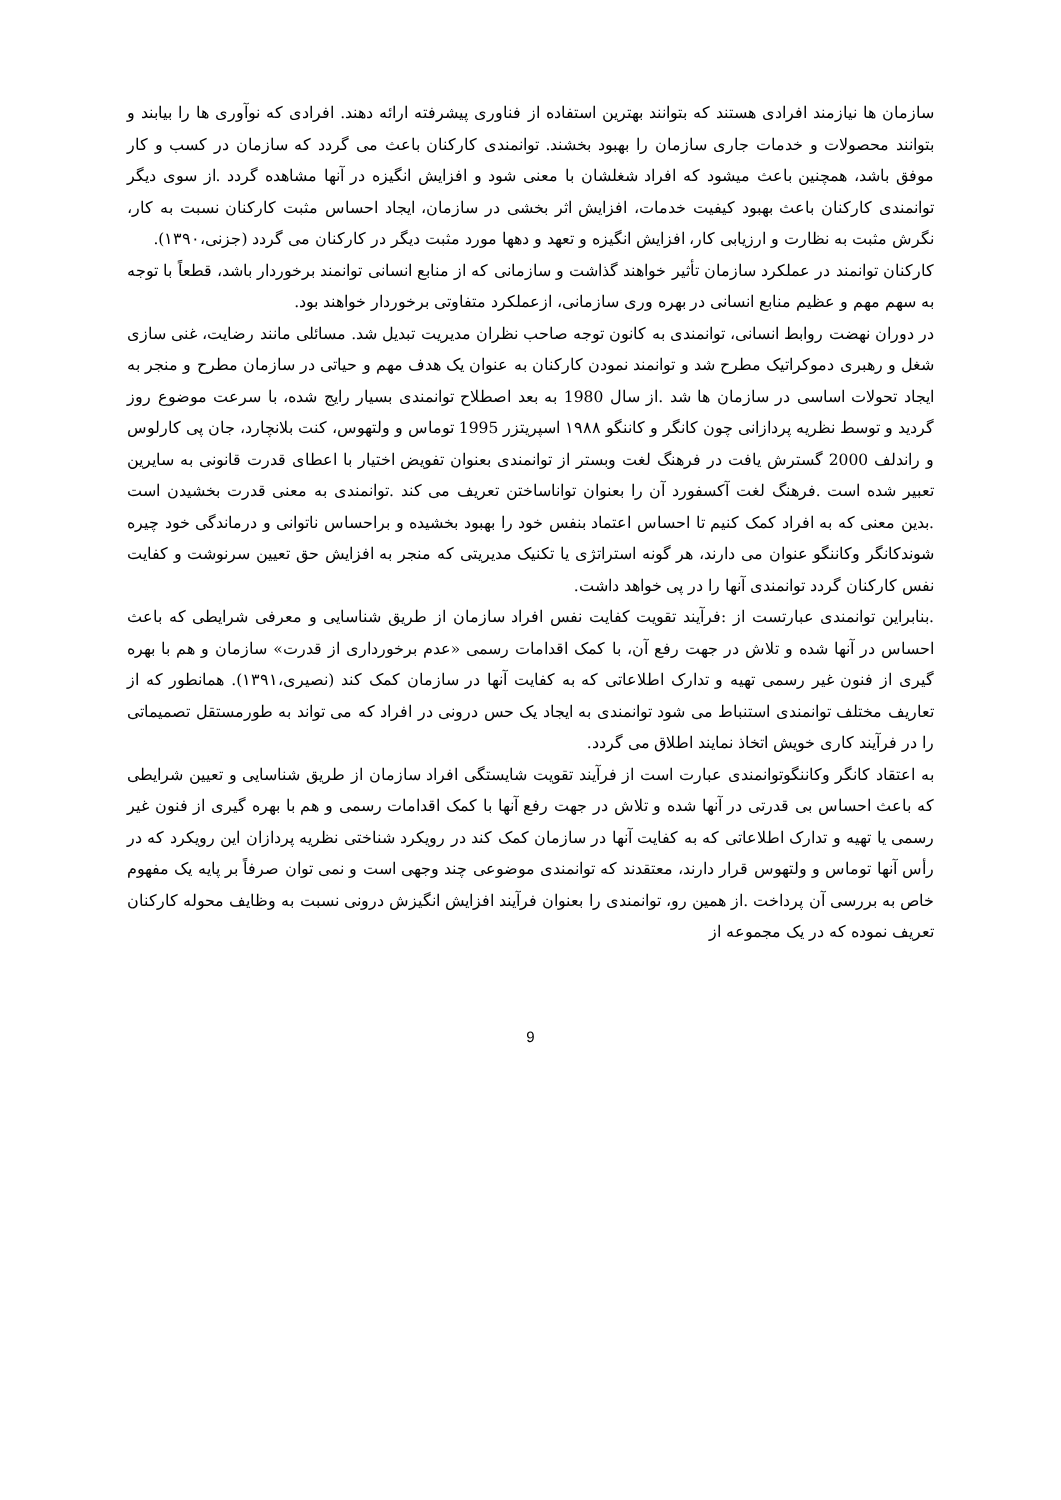سازمان ها نیازمند افرادی هستند که بتوانند بهترین استفاده از فناوری پیشرفته ارائه دهند. افرادی که نوآوری ها را بیابند و بتوانند محصولات و خدمات جاری سازمان را بهبود بخشند. توانمندی کارکنان باعث می گردد که سازمان در کسب و کار موفق باشد، همچنین باعث میشود که افراد شغلشان با معنی شود و افزایش انگیزه در آنها مشاهده گردد .از سوی دیگر توانمندی کارکنان باعث بهبود کیفیت خدمات، افزایش اثر بخشی در سازمان، ایجاد احساس مثبت کارکنان نسبت به کار، نگرش مثبت به نظارت و ارزیابی کار، افزایش انگیزه و تعهد و دهها مورد مثبت دیگر در کارکنان می گردد (جزنی،۱۳۹۰).
کارکنان توانمند در عملکرد سازمان تأثیر خواهند گذاشت و سازمانی که از منابع انسانی توانمند برخوردار باشد، قطعاً با توجه به سهم مهم و عظیم منابع انسانی در بهره وری سازمانی، ازعملکرد متفاوتی برخوردار خواهند بود.
در دوران نهضت روابط انسانی، توانمندی به کانون توجه صاحب نظران مدیریت تبدیل شد. مسائلی مانند رضایت، غنی سازی شغل و رهبری دموکراتیک مطرح شد و توانمند نمودن کارکنان به عنوان یک هدف مهم و حیاتی در سازمان مطرح و منجر به ایجاد تحولات اساسی در سازمان ها شد .از سال 1980 به بعد اصطلاح توانمندی بسیار رایج شده، با سرعت موضوع روز گردید و توسط نظریه پردازانی چون کانگر و کاننگو ۱۹۸۸ اسپریتزر 1995 توماس و ولتهوس، کنت بلانچارد، جان پی کارلوس و راندلف 2000 گسترش یافت در فرهنگ لغت وبستر از توانمندی بعنوان تفویض اختیار با اعطای قدرت قانونی به سایرین تعبیر شده است .فرهنگ لغت آکسفورد آن را بعنوان تواناساختن تعریف می کند .توانمندی به معنی قدرت بخشیدن است .بدین معنی که به افراد کمک کنیم تا احساس اعتماد بنفس خود را بهبود بخشیده و براحساس ناتوانی و درماندگی خود چیره شوندکانگر وکاننگو عنوان می دارند، هر گونه استراتژی یا تکنیک مدیریتی که منجر به افزایش حق تعیین سرنوشت و کفایت نفس کارکنان گردد توانمندی آنها را در پی خواهد داشت.
.بنابراین توانمندی عبارتست از :فرآیند تقویت کفایت نفس افراد سازمان از طریق شناسایی و معرفی شرایطی که باعث احساس در آنها شده و تلاش در جهت رفع آن، با کمک اقدامات رسمی «عدم برخورداری از قدرت» سازمان و هم با بهره گیری از فنون غیر رسمی تهیه و تدارک اطلاعاتی که به کفایت آنها در سازمان کمک کند (نصیری،۱۳۹۱). همانطور که از تعاریف مختلف توانمندی استنباط می شود توانمندی به ایجاد یک حس درونی در افراد که می تواند به طورمستقل تصمیماتی را در فرآیند کاری خویش اتخاذ نمایند اطلاق می گردد.
به اعتقاد کانگر وکاننگوتوانمندی عبارت است از فرآیند تقویت شایستگی افراد سازمان از طریق شناسایی و تعیین شرایطی که باعث احساس بی قدرتی در آنها شده و تلاش در جهت رفع آنها با کمک اقدامات رسمی و هم با بهره گیری از فنون غیر رسمی یا تهیه و تدارک اطلاعاتی که به کفایت آنها در سازمان کمک کند در رویکرد شناختی نظریه پردازان این رویکرد که در رأس آنها توماس و ولتهوس قرار دارند، معتقدند که توانمندی موضوعی چند وجهی است و نمی توان صرفاً بر پایه یک مفهوم خاص به بررسی آن پرداخت .از همین رو، توانمندی را بعنوان فرآیند افزایش انگیزش درونی نسبت به وظایف محوله کارکنان تعریف نموده که در یک مجموعه از
9